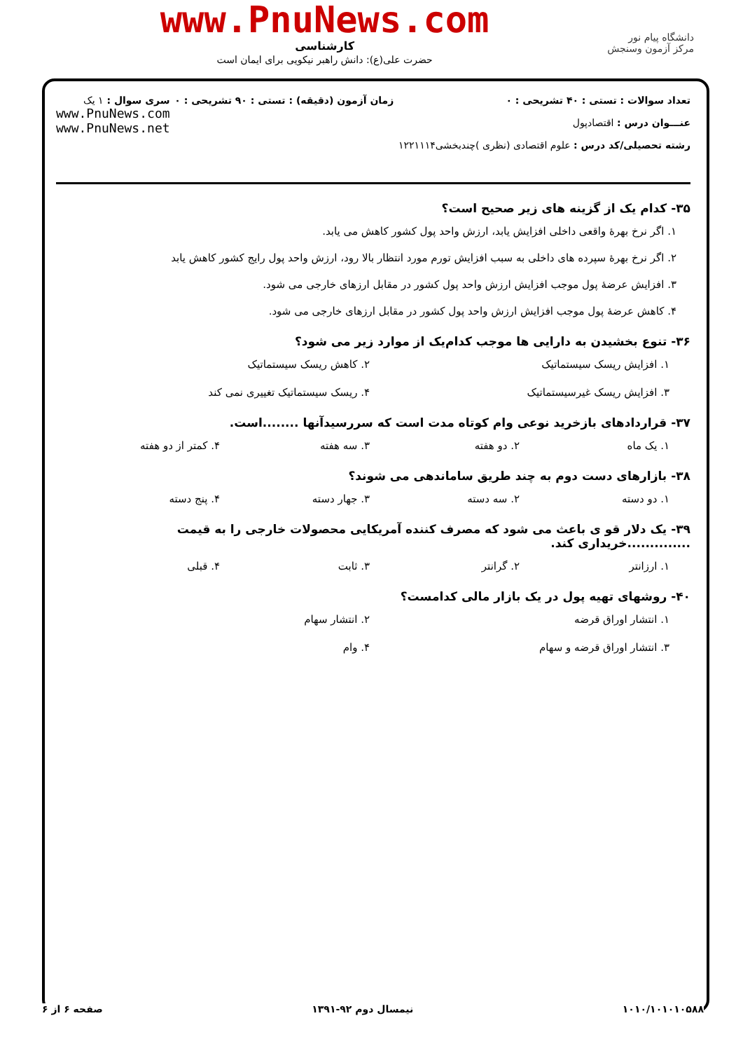دانشگاه پیام نور
مرکز آزمون وسنجش
www.PnuNews.com
کارشناسی
حضرت علی(ع): دانش راهبر نیکویی برای ایمان است
تعداد سوالات : تستی : ۴۰ تشریحی : ۰
عنـــوان درس : اقتصادپول
رشته تحصیلی/کد درس : علوم اقتصادی (نظری )چندبخشی۱۲۲۱۱۱۴
زمان آزمون (دقیقه) : تستی : ۹۰ تشریحی : ۰
سری سوال : ۱ یک
www.PnuNews.com
www.PnuNews.net
۳۵- کدام یک از گزینه های زیر صحیح است؟
۱. اگر نرخ بهرهٔ واقعی داخلی افزایش یابد، ارزش واحد پول کشور کاهش می یابد.
۲. اگر نرخ بهرهٔ سپرده های داخلی به سبب افزایش تورم مورد انتظار بالا رود، ارزش واحد پول رایج کشور کاهش یابد
۳. افزایش عرضهٔ پول موجب افزایش ارزش واحد پول کشور در مقابل ارزهای خارجی می شود.
۴. کاهش عرضهٔ پول موجب افزایش ارزش واحد پول کشور در مقابل ارزهای خارجی می شود.
۳۶- تنوع بخشیدن به دارایی ها موجب کدام‌یک از موارد زیر می شود؟
۱. افزایش ریسک سیستماتیک
۲. کاهش ریسک سیستماتیک
۳. افزایش ریسک غیرسیستماتیک
۴. ریسک سیستماتیک تغییری نمی کند
۳۷- قراردادهای بازخرید نوعی وام کوتاه مدت است که سررسیدآنها ........است.
۱. یک ماه
۲. دو هفته
۳. سه هفته
۴. کمتر از دو هفته
۳۸- بازارهای دست دوم به چند طریق ساماندهی می شوند؟
۱. دو دسته
۲. سه دسته
۳. جهار دسته
۴. پنج دسته
۳۹- یک دلار قو ی باعث می شود که مصرف کننده آمریکایی محصولات خارجی را به قیمت ..............خریداری کند.
۱. ارزانتر
۲. گرانتر
۳. ثابت
۴. قبلی
۴۰- روشهای تهیه پول در یک بازار مالی کدامست؟
۱. انتشار اوراق قرضه
۲. انتشار سهام
۳. انتشار اوراق قرضه و سهام
۴. وام
۱۰۱۰/۱۰۱۰۱۰۵۸۸ نیمسال دوم ۹۲-۱۳۹۱ صفحه ۶ از ۶